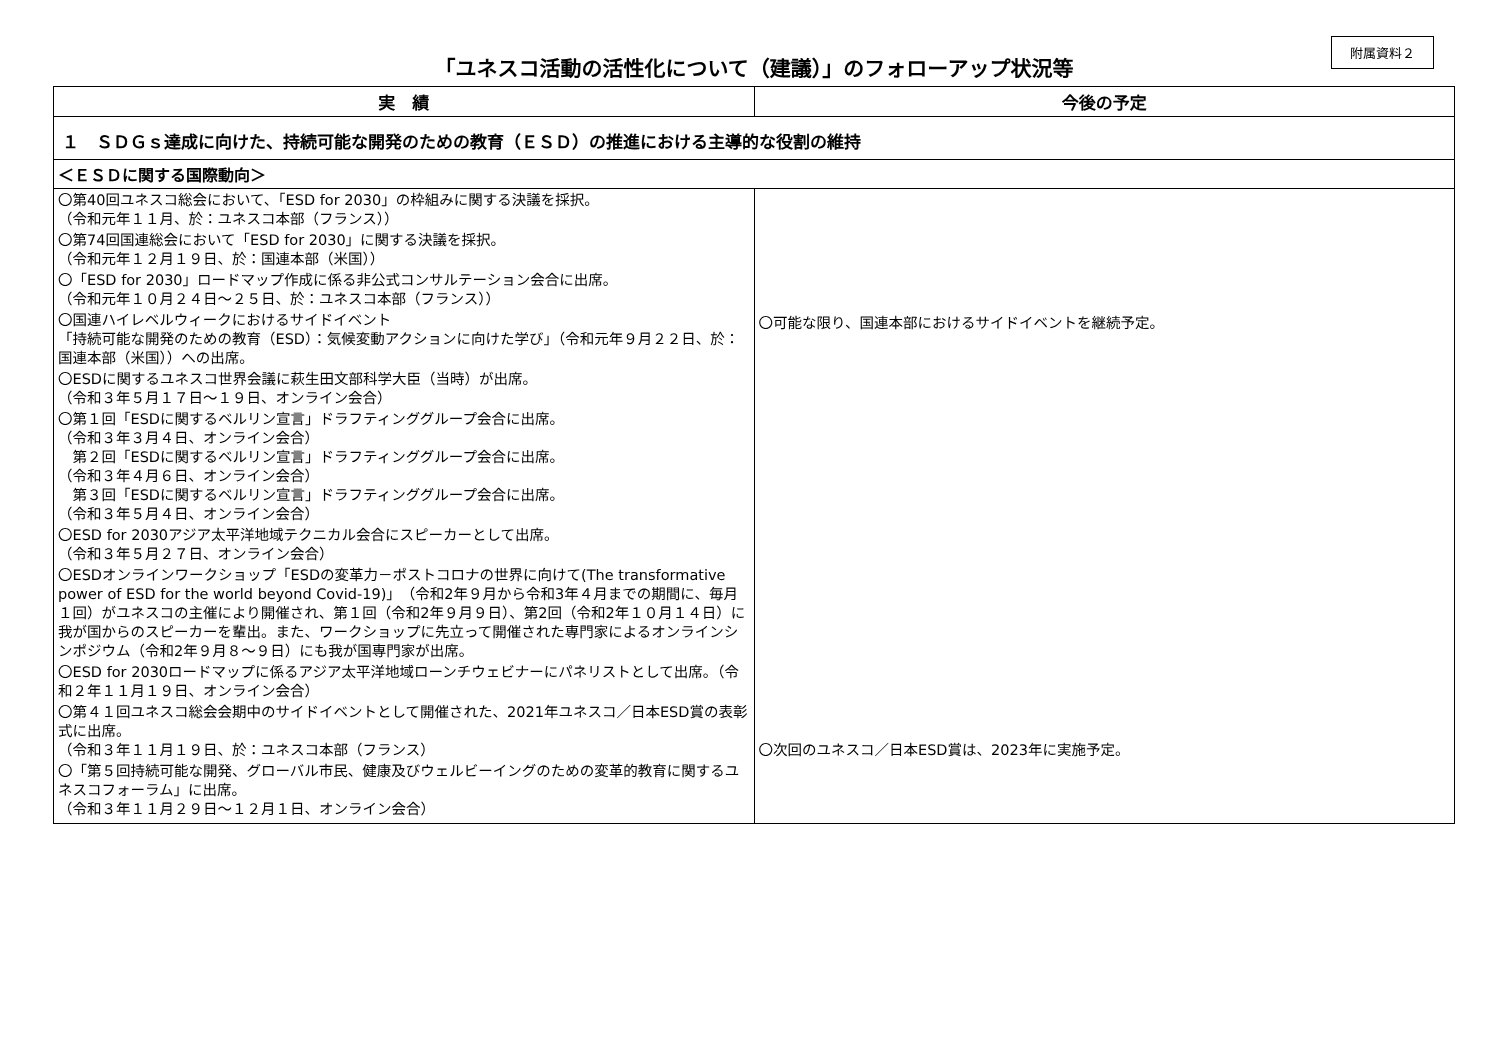附属資料２
「ユネスコ活動の活性化について（建議）」のフォローアップ状況等
| 実 績 | 今後の予定 |
| --- | --- |
| １ ＳＤＧｓ達成に向けた、持続可能な開発のための教育（ＥＳＤ）の推進における主導的な役割の維持 | |
| ＜ＥＳＤに関する国際動向＞ | |
| 〇第40回ユネスコ総会において、「ESD for 2030」の枠組みに関する決議を採択。 （令和元年１１月、於：ユネスコ本部（フランス）） 〇第74回国連総会において「ESD for 2030」に関する決議を採択。 （令和元年１２月１９日、於：国連本部（米国）） 〇「ESD for 2030」ロードマップ作成に係る非公式コンサルテーション会合に出席。 （令和元年１０月２４日～２５日、於：ユネスコ本部（フランス）） 〇国連ハイレベルウィークにおけるサイドイベント 「持続可能な開発のための教育（ESD）：気候変動アクションに向けた学び」（令和元年９月２２日、於：国連本部（米国））への出席。 〇ESDに関するユネスコ世界会議に萩生田文部科学大臣（当時）が出席。 （令和３年５月１７日～１９日、オンライン会合） 〇第１回「ESDに関するベルリン宣言」ドラフティンググループ会合に出席。 （令和３年３月４日、オンライン会合） 第２回「ESDに関するベルリン宣言」ドラフティンググループ会合に出席。 （令和３年４月６日、オンライン会合） 第３回「ESDに関するベルリン宣言」ドラフティンググループ会合に出席。 （令和３年５月４日、オンライン会合） 〇ESD for 2030アジア太平洋地域テクニカル会合にスピーカーとして出席。 （令和３年５月２７日、オンライン会合） 〇ESDオンラインワークショップ「ESDの変革力－ポストコロナの世界に向けて(The transformative power of ESD for the world beyond Covid-19)」（令和2年９月から令和3年４月までの期間に、毎月１回）がユネスコの主催により開催され、第１回（令和2年９月９日）、第2回（令和2年１０月１４日）に我が国からのスピーカーを輩出。また、ワークショップに先立って開催された専門家によるオンラインシンポジウム（令和2年９月８～９日）にも我が国専門家が出席。 〇ESD for 2030ロードマップに係るアジア太平洋地域ローンチウェビナーにパネリストとして出席。（令和２年１１月１９日、オンライン会合） 〇第４１回ユネスコ総会会期中のサイドイベントとして開催された、2021年ユネスコ／日本ESD賞の表彰式に出席。 （令和３年１１月１９日、於：ユネスコ本部（フランス） 〇「第５回持続可能な開発、グローバル市民、健康及びウェルビーイングのための変革的教育に関するユネスコフォーラム」に出席。 （令和３年１１月２９日～１２月１日、オンライン会合） | 〇可能な限り、国連本部におけるサイドイベントを継続予定。 〇次回のユネスコ／日本ESD賞は、2023年に実施予定。 |